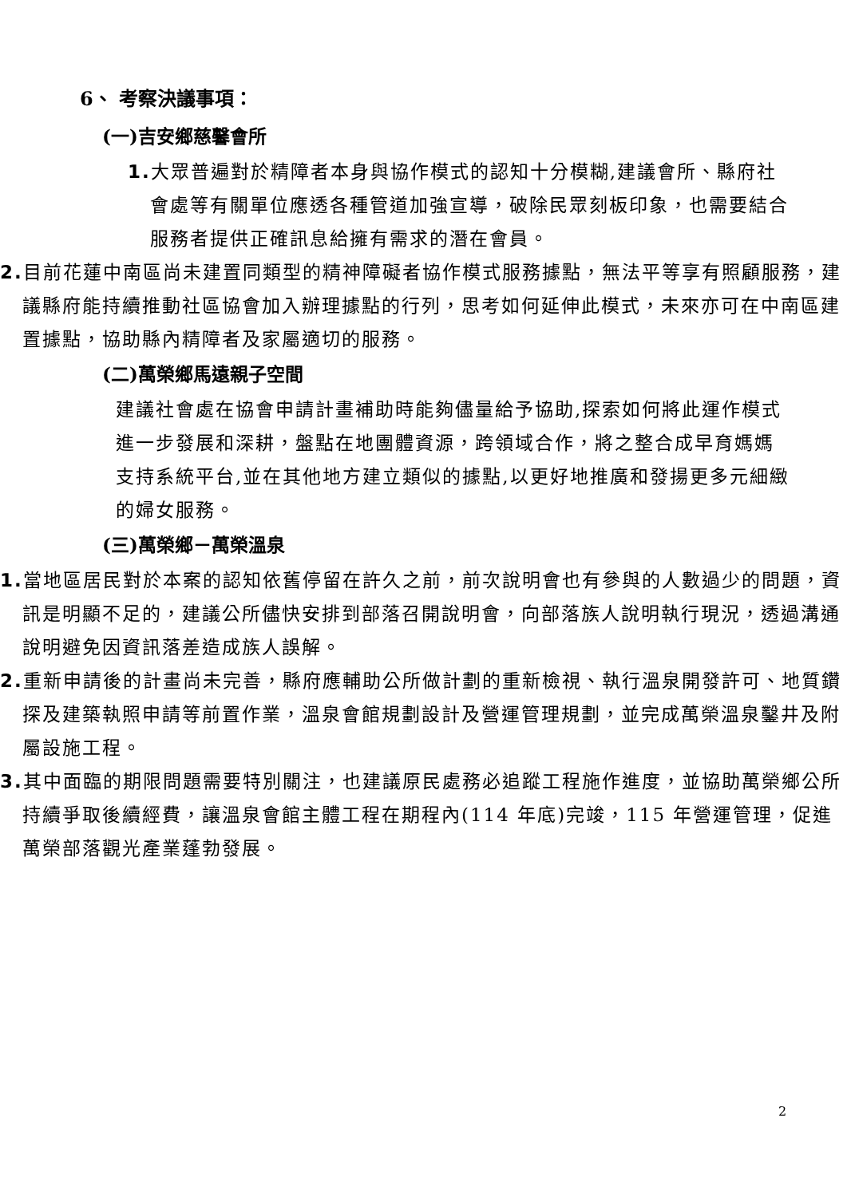6、 考察決議事項：
(一)吉安鄉慈馨會所
1. 大眾普遍對於精障者本身與協作模式的認知十分模糊,建議會所、縣府社會處等有關單位應透各種管道加強宣導，破除民眾刻板印象，也需要結合服務者提供正確訊息給擁有需求的潛在會員。
2. 目前花蓮中南區尚未建置同類型的精神障礙者協作模式服務據點，無法平等享有照顧服務，建議縣府能持續推動社區協會加入辦理據點的行列，思考如何延伸此模式，未來亦可在中南區建置據點，協助縣內精障者及家屬適切的服務。
(二)萬榮鄉馬遠親子空間
建議社會處在協會申請計畫補助時能夠儘量給予協助,探索如何將此運作模式進一步發展和深耕，盤點在地團體資源，跨領域合作，將之整合成早育媽媽支持系統平台,並在其他地方建立類似的據點,以更好地推廣和發揚更多元細緻的婦女服務。
(三)萬榮鄉－萬榮溫泉
1. 當地區居民對於本案的認知依舊停留在許久之前，前次說明會也有參與的人數過少的問題，資訊是明顯不足的，建議公所儘快安排到部落召開說明會，向部落族人說明執行現況，透過溝通說明避免因資訊落差造成族人誤解。
2. 重新申請後的計畫尚未完善，縣府應輔助公所做計劃的重新檢視、執行溫泉開發許可、地質鑽探及建築執照申請等前置作業，溫泉會館規劃設計及營運管理規劃，並完成萬榮溫泉鑿井及附屬設施工程。
3. 其中面臨的期限問題需要特別關注，也建議原民處務必追蹤工程施作進度，並協助萬榮鄉公所持續爭取後續經費，讓溫泉會館主體工程在期程內(114 年底)完竣，115 年營運管理，促進萬榮部落觀光產業蓬勃發展。
2